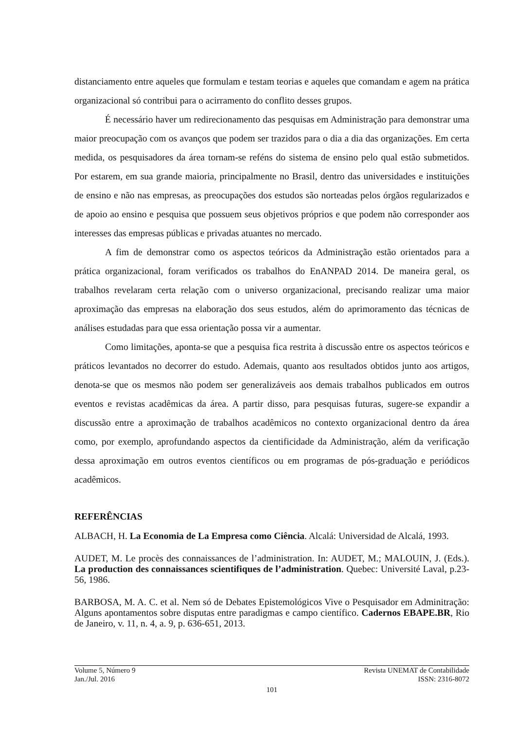distanciamento entre aqueles que formulam e testam teorias e aqueles que comandam e agem na prática organizacional só contribui para o acirramento do conflito desses grupos.
É necessário haver um redirecionamento das pesquisas em Administração para demonstrar uma maior preocupação com os avanços que podem ser trazidos para o dia a dia das organizações. Em certa medida, os pesquisadores da área tornam-se reféns do sistema de ensino pelo qual estão submetidos. Por estarem, em sua grande maioria, principalmente no Brasil, dentro das universidades e instituições de ensino e não nas empresas, as preocupações dos estudos são norteadas pelos órgãos regularizados e de apoio ao ensino e pesquisa que possuem seus objetivos próprios e que podem não corresponder aos interesses das empresas públicas e privadas atuantes no mercado.
A fim de demonstrar como os aspectos teóricos da Administração estão orientados para a prática organizacional, foram verificados os trabalhos do EnANPAD 2014. De maneira geral, os trabalhos revelaram certa relação com o universo organizacional, precisando realizar uma maior aproximação das empresas na elaboração dos seus estudos, além do aprimoramento das técnicas de análises estudadas para que essa orientação possa vir a aumentar.
Como limitações, aponta-se que a pesquisa fica restrita à discussão entre os aspectos teóricos e práticos levantados no decorrer do estudo. Ademais, quanto aos resultados obtidos junto aos artigos, denota-se que os mesmos não podem ser generalizáveis aos demais trabalhos publicados em outros eventos e revistas acadêmicas da área. A partir disso, para pesquisas futuras, sugere-se expandir a discussão entre a aproximação de trabalhos acadêmicos no contexto organizacional dentro da área como, por exemplo, aprofundando aspectos da cientificidade da Administração, além da verificação dessa aproximação em outros eventos científicos ou em programas de pós-graduação e periódicos acadêmicos.
REFERÊNCIAS
ALBACH, H. La Economia de La Empresa como Ciência. Alcalá: Universidad de Alcalá, 1993.
AUDET, M. Le procès des connaissances de l’administration. In: AUDET, M.; MALOUIN, J. (Eds.). La production des connaissances scientifiques de l’administration. Quebec: Université Laval, p.23-56, 1986.
BARBOSA, M. A. C. et al. Nem só de Debates Epistemológicos Vive o Pesquisador em Adminitração: Alguns apontamentos sobre disputas entre paradigmas e campo científico. Cadernos EBAPE.BR, Rio de Janeiro, v. 11, n. 4, a. 9, p. 636-651, 2013.
Volume 5, Número 9 Revista UNEMAT de Contabilidade
Jan./Jul. 2016 ISSN: 2316-8072
101